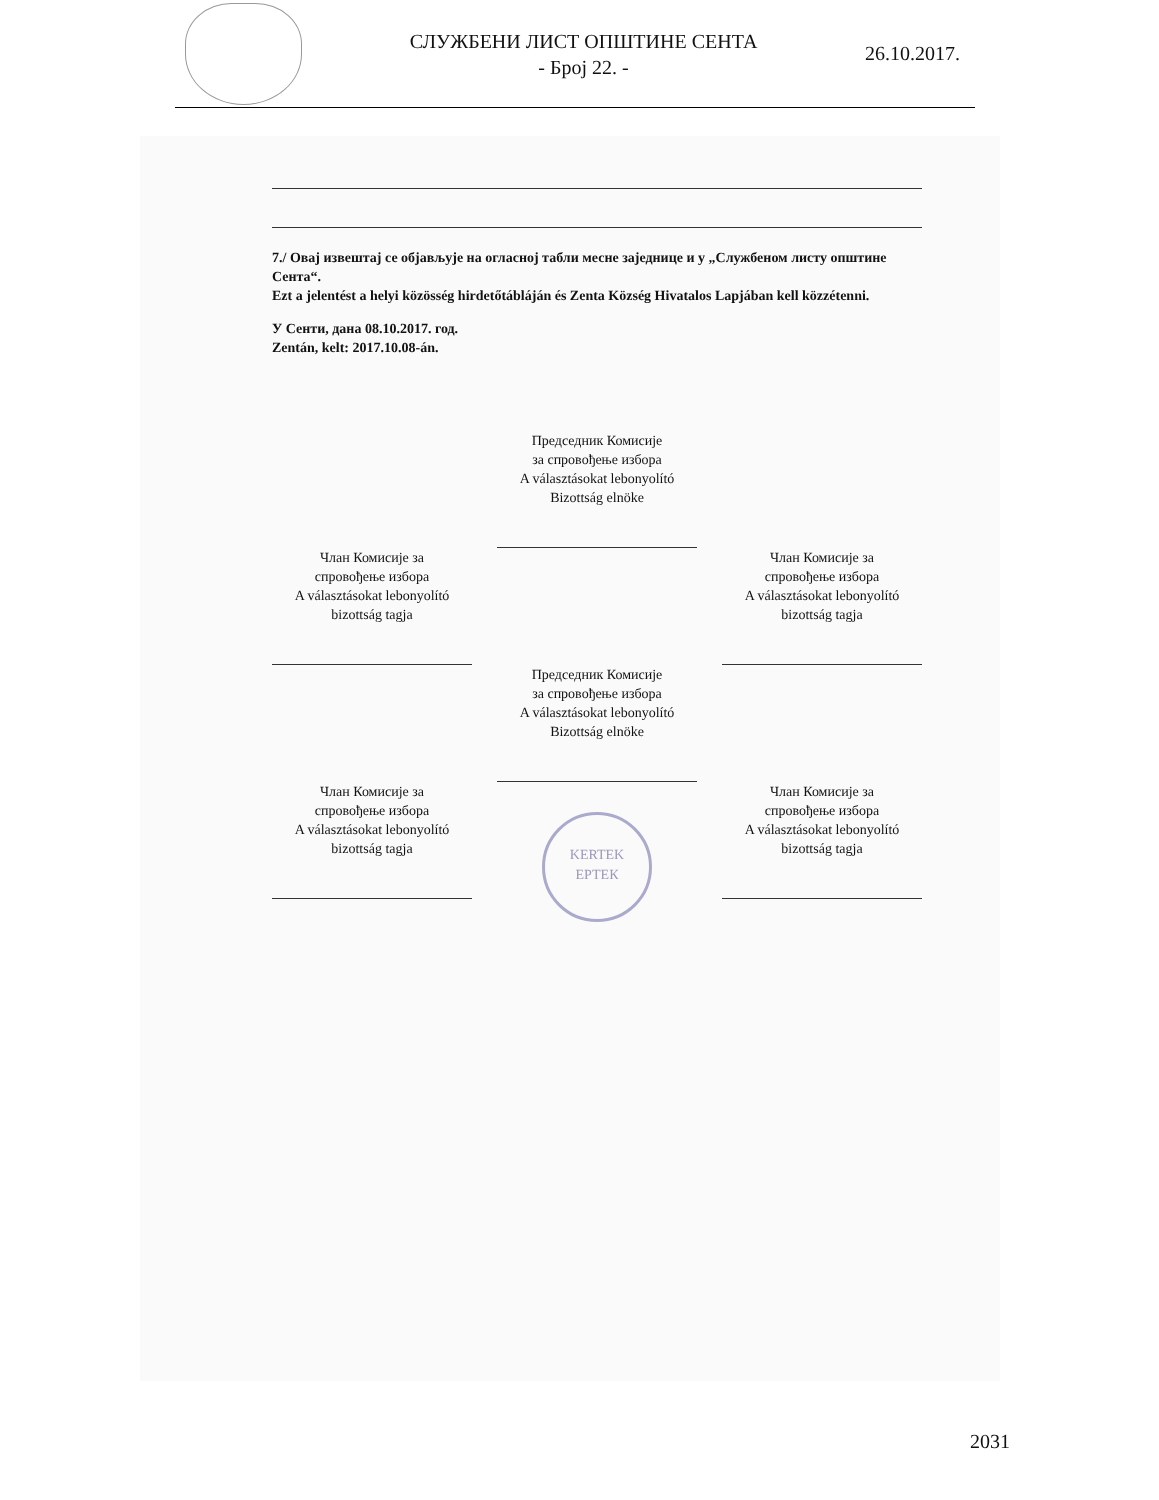СЛУЖБЕНИ ЛИСТ ОПШТИНЕ СЕНТА
- Број 22. -
26.10.2017.
7./ Овај извештај се објављује на огласној табли месне заједнице и у „Службеном листу општине Сента“.
Ezt a jelentést a helyi közösség hirdetőtábláján és Zenta Község Hivatalos Lapjában kell közzétenni.
У Сенти, дана 08.10.2017. год.
Zentán, kelt: 2017.10.08-án.
Председник Комисије
за спровођење избора
A választásokat lebonyolító
Bizottság elnöke
Члан Комисије за
спровођење избора
A választásokat lebonyolító
bizottság tagja
Члан Комисије за
спровођење избора
A választásokat lebonyolító
bizottság tagja
Председник Комисије
за спровођење избора
A választásokat lebonyolító
Bizottság elnöke
Члан Комисије за
спровођење избора
A választásokat lebonyolító
bizottság tagja
KERTEK
ЕРТЕК
Члан Комисије за
спровођење избора
A választásokat lebonyolító
bizottság tagja
2031